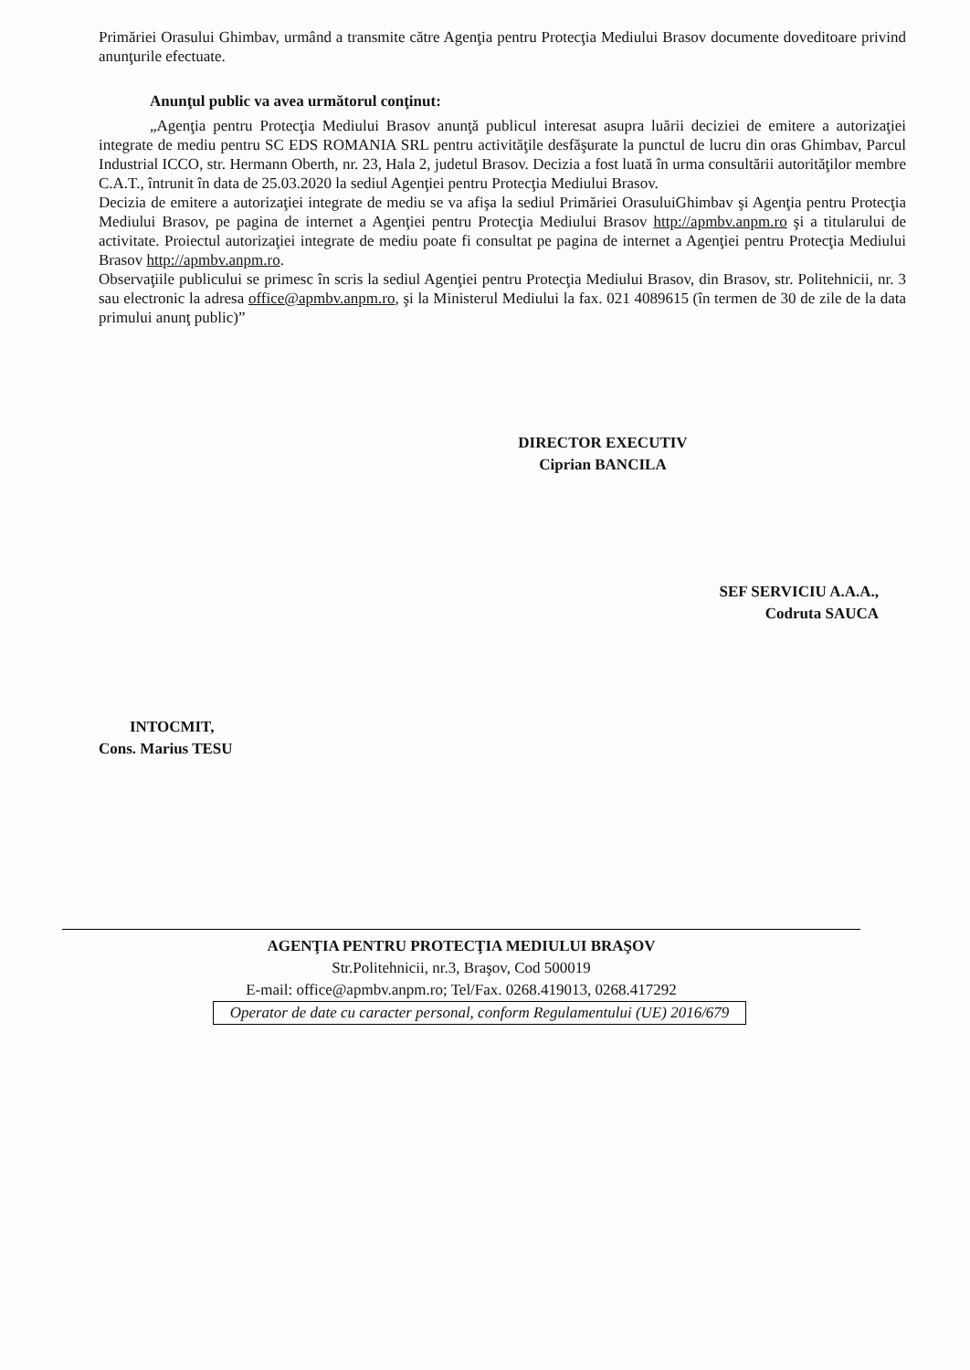Primăriei Orasului Ghimbav, urmând a transmite către Agenţia pentru Protecţia Mediului Brasov documente doveditoare privind anunţurile efectuate.
Anunţul public va avea următorul conţinut:
„Agenţia pentru Protecţia Mediului Brasov anunţă publicul interesat asupra luării deciziei de emitere a autorizaţiei integrate de mediu pentru SC EDS ROMANIA SRL pentru activităţile desfăşurate la punctul de lucru din oras Ghimbav, Parcul Industrial ICCO, str. Hermann Oberth, nr. 23, Hala 2, judetul Brasov. Decizia a fost luată în urma consultării autorităţilor membre C.A.T., întrunit în data de 25.03.2020 la sediul Agenţiei pentru Protecţia Mediului Brasov.
Decizia de emitere a autorizaţiei integrate de mediu se va afişa la sediul Primăriei OrasuluiGhimbav şi Agenţia pentru Protecţia Mediului Brasov, pe pagina de internet a Agenţiei pentru Protecţia Mediului Brasov http://apmbv.anpm.ro şi a titularului de activitate. Proiectul autorizaţiei integrate de mediu poate fi consultat pe pagina de internet a Agenţiei pentru Protecţia Mediului Brasov http://apmbv.anpm.ro.
Observaţiile publicului se primesc în scris la sediul Agenţiei pentru Protecţia Mediului Brasov, din Brasov, str. Politehnicii, nr. 3 sau electronic la adresa office@apmbv.anpm.ro, şi la Ministerul Mediului la fax. 021 4089615 (în termen de 30 de zile de la data primului anunţ public)”
DIRECTOR EXECUTIV
Ciprian BANCILA
SEF SERVICIU A.A.A.,
Codruta SAUCA
INTOCMIT,
Cons. Marius TESU
AGENŢIA PENTRU PROTECŢIA MEDIULUI BRAŞOV
Str.Politehnicii, nr.3, Braşov, Cod 500019
E-mail: office@apmbv.anpm.ro; Tel/Fax. 0268.419013, 0268.417292
Operator de date cu caracter personal, conform Regulamentului (UE) 2016/679